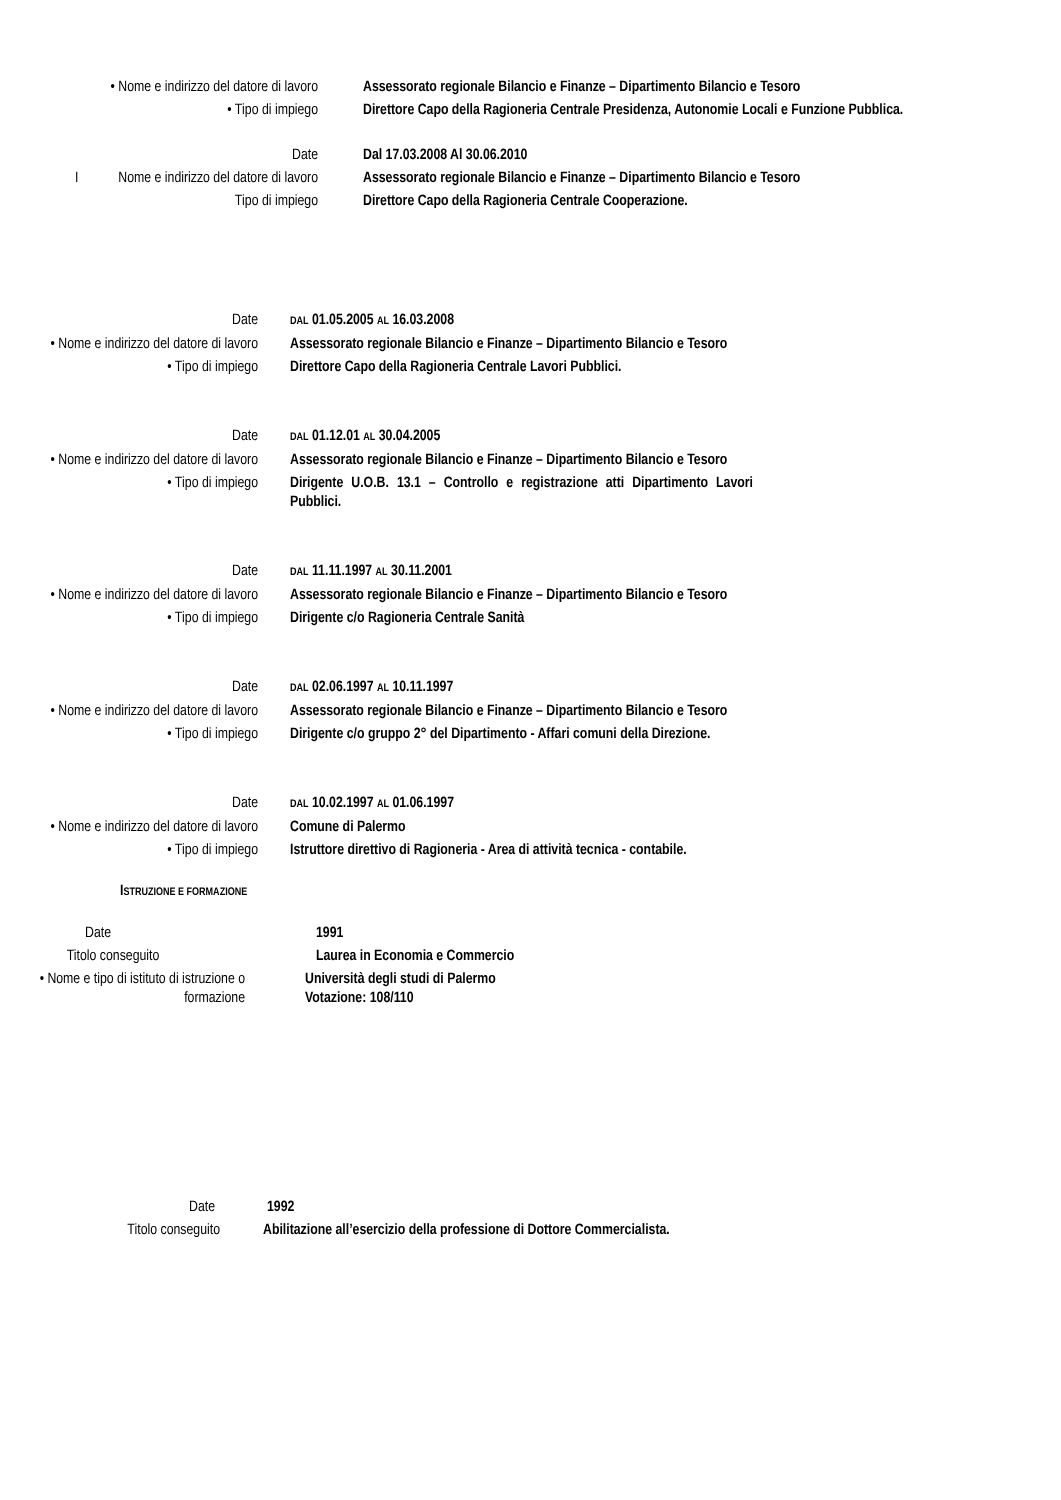• Nome e indirizzo del datore di lavoro
Assessorato regionale Bilancio e Finanze – Dipartimento Bilancio e Tesoro
• Tipo di impiego Direttore Capo della Ragioneria Centrale Presidenza, Autonomie Locali e Funzione Pubblica.
Date Dal 17.03.2008 Al 30.06.2010
INome e indirizzo del datore di lavoro
Assessorato regionale Bilancio e Finanze – Dipartimento Bilancio e Tesoro
Tipo di impiego Direttore Capo della Ragioneria Centrale Cooperazione.
Date
DAL 01.05.2005 AL 16.03.2008
• Nome e indirizzo del datore di lavoro
Assessorato regionale Bilancio e Finanze – Dipartimento Bilancio e Tesoro
• Tipo di impiego Direttore Capo della Ragioneria Centrale Lavori Pubblici.
Date
DAL 01.12.01 AL 30.04.2005
• Nome e indirizzo del datore di lavoro
Assessorato regionale Bilancio e Finanze – Dipartimento Bilancio e Tesoro
• Tipo di impiego Dirigente U.O.B. 13.1 – Controllo e registrazione atti Dipartimento Lavori Pubblici.
Date
DAL 11.11.1997 AL 30.11.2001
• Nome e indirizzo del datore di lavoro
Assessorato regionale Bilancio e Finanze – Dipartimento Bilancio e Tesoro
• Tipo di impiego Dirigente c/o Ragioneria Centrale Sanità
Date
DAL 02.06.1997 AL 10.11.1997
• Nome e indirizzo del datore di lavoro
Assessorato regionale Bilancio e Finanze – Dipartimento Bilancio e Tesoro
• Tipo di impiego Dirigente c/o gruppo 2° del Dipartimento - Affari comuni della Direzione.
Date
DAL 10.02.1997 AL 01.06.1997
• Nome e indirizzo del datore di lavoro
Comune di Palermo
• Tipo di impiego Istruttore direttivo di Ragioneria - Area di attività tecnica - contabile.
ISTRUZIONE E FORMAZIONE
Date 1991
Titolo conseguito Laurea in Economia e Commercio
• Nome e tipo di istituto di istruzione o formazione
Università degli studi di Palermo
Votazione: 108/110
Date 1992
Titolo conseguito Abilitazione all’esercizio della professione di Dottore Commercialista.